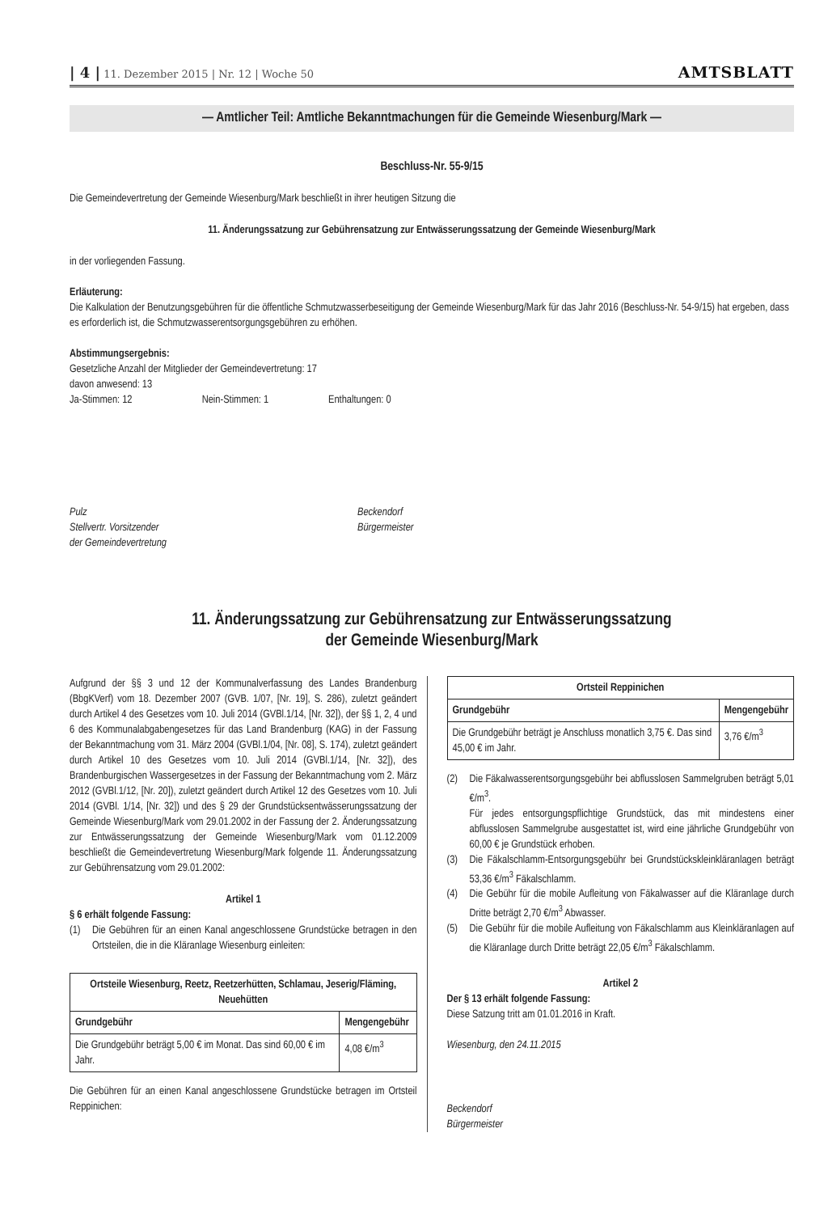| 4 | 11. Dezember 2015 | Nr. 12 | Woche 50 AMTSBLATT
— Amtlicher Teil: Amtliche Bekanntmachungen für die Gemeinde Wiesenburg/Mark —
Beschluss-Nr. 55-9/15
Die Gemeindevertretung der Gemeinde Wiesenburg/Mark beschließt in ihrer heutigen Sitzung die
11. Änderungssatzung zur Gebührensatzung zur Entwässerungssatzung der Gemeinde Wiesenburg/Mark
in der vorliegenden Fassung.
Erläuterung:
Die Kalkulation der Benutzungsgebühren für die öffentliche Schmutzwasserbeseitigung der Gemeinde Wiesenburg/Mark für das Jahr 2016 (Beschluss-Nr. 54-9/15) hat ergeben, dass es erforderlich ist, die Schmutzwasserentsorgungsgebühren zu erhöhen.
Abstimmungsergebnis:
Gesetzliche Anzahl der Mitglieder der Gemeindevertretung: 17
davon anwesend: 13
Ja-Stimmen: 12 Nein-Stimmen: 1 Enthaltungen: 0
Pulz
Stellvertr. Vorsitzender
der Gemeindevertretung
Beckendorf
Bürgermeister
11. Änderungssatzung zur Gebührensatzung zur Entwässerungssatzung
der Gemeinde Wiesenburg/Mark
Aufgrund der §§ 3 und 12 der Kommunalverfassung des Landes Brandenburg (BbgKVerf) vom 18. Dezember 2007 (GVB. 1/07, [Nr. 19], S. 286), zuletzt geändert durch Artikel 4 des Gesetzes vom 10. Juli 2014 (GVBl.1/14, [Nr. 32]), der §§ 1, 2, 4 und 6 des Kommunalabgabengesetzes für das Land Brandenburg (KAG) in der Fassung der Bekanntmachung vom 31. März 2004 (GVBl.1/04, [Nr. 08], S. 174), zuletzt geändert durch Artikel 10 des Gesetzes vom 10. Juli 2014 (GVBl.1/14, [Nr. 32]), des Brandenburgischen Wassergesetzes in der Fassung der Bekanntmachung vom 2. März 2012 (GVBl.1/12, [Nr. 20]), zuletzt geändert durch Artikel 12 des Gesetzes vom 10. Juli 2014 (GVBl. 1/14, [Nr. 32]) und des § 29 der Grundstücksentwässerungssatzung der Gemeinde Wiesenburg/Mark vom 29.01.2002 in der Fassung der 2. Änderungssatzung zur Entwässerungssatzung der Gemeinde Wiesenburg/Mark vom 01.12.2009 beschließt die Gemeindevertretung Wiesenburg/Mark folgende 11. Änderungssatzung zur Gebührensatzung vom 29.01.2002:
Artikel 1
§ 6 erhält folgende Fassung:
(1) Die Gebühren für an einen Kanal angeschlossene Grundstücke betragen in den Ortsteilen, die in die Kläranlage Wiesenburg einleiten:
| Ortsteile Wiesenburg, Reetz, Reetzerhütten, Schlamau, Jeserig/Fläming, Neuehütten | |
| --- | --- |
| Grundgebühr | Mengengebühr |
| Die Grundgebühr beträgt 5,00 € im Monat. Das sind 60,00 € im Jahr. | 4,08 €/m<sup>3</sup> |
Die Gebühren für an einen Kanal angeschlossene Grundstücke betragen im Ortsteil Reppinichen:
| Ortsteil Reppinichen | |
| --- | --- |
| Grundgebühr | Mengengebühr |
| Die Grundgebühr beträgt je Anschluss monatlich 3,75 €. Das sind 45,00 € im Jahr. | 3,76 €/m<sup>3</sup> |
(2) Die Fäkalwasserentsorgungsgebühr bei abflusslosen Sammelgruben beträgt 5,01 €/m<sup>3</sup>.
Für jedes entsorgungspflichtige Grundstück, das mit mindestens einer abflusslosen Sammelgrube ausgestattet ist, wird eine jährliche Grundgebühr von 60,00 € je Grundstück erhoben.
(3) Die Fäkalschlamm-Entsorgungsgebühr bei Grundstückskleinkläranlagen beträgt 53,36 €/m<sup>3</sup> Fäkalschlamm.
(4) Die Gebühr für die mobile Aufleitung von Fäkalwasser auf die Kläranlage durch Dritte beträgt 2,70 €/m<sup>3</sup> Abwasser.
(5) Die Gebühr für die mobile Aufleitung von Fäkalschlamm aus Kleinkläranlagen auf die Kläranlage durch Dritte beträgt 22,05 €/m<sup>3</sup> Fäkalschlamm.
Artikel 2
Der § 13 erhält folgende Fassung:
Diese Satzung tritt am 01.01.2016 in Kraft.
Wiesenburg, den 24.11.2015
Beckendorf
Bürgermeister